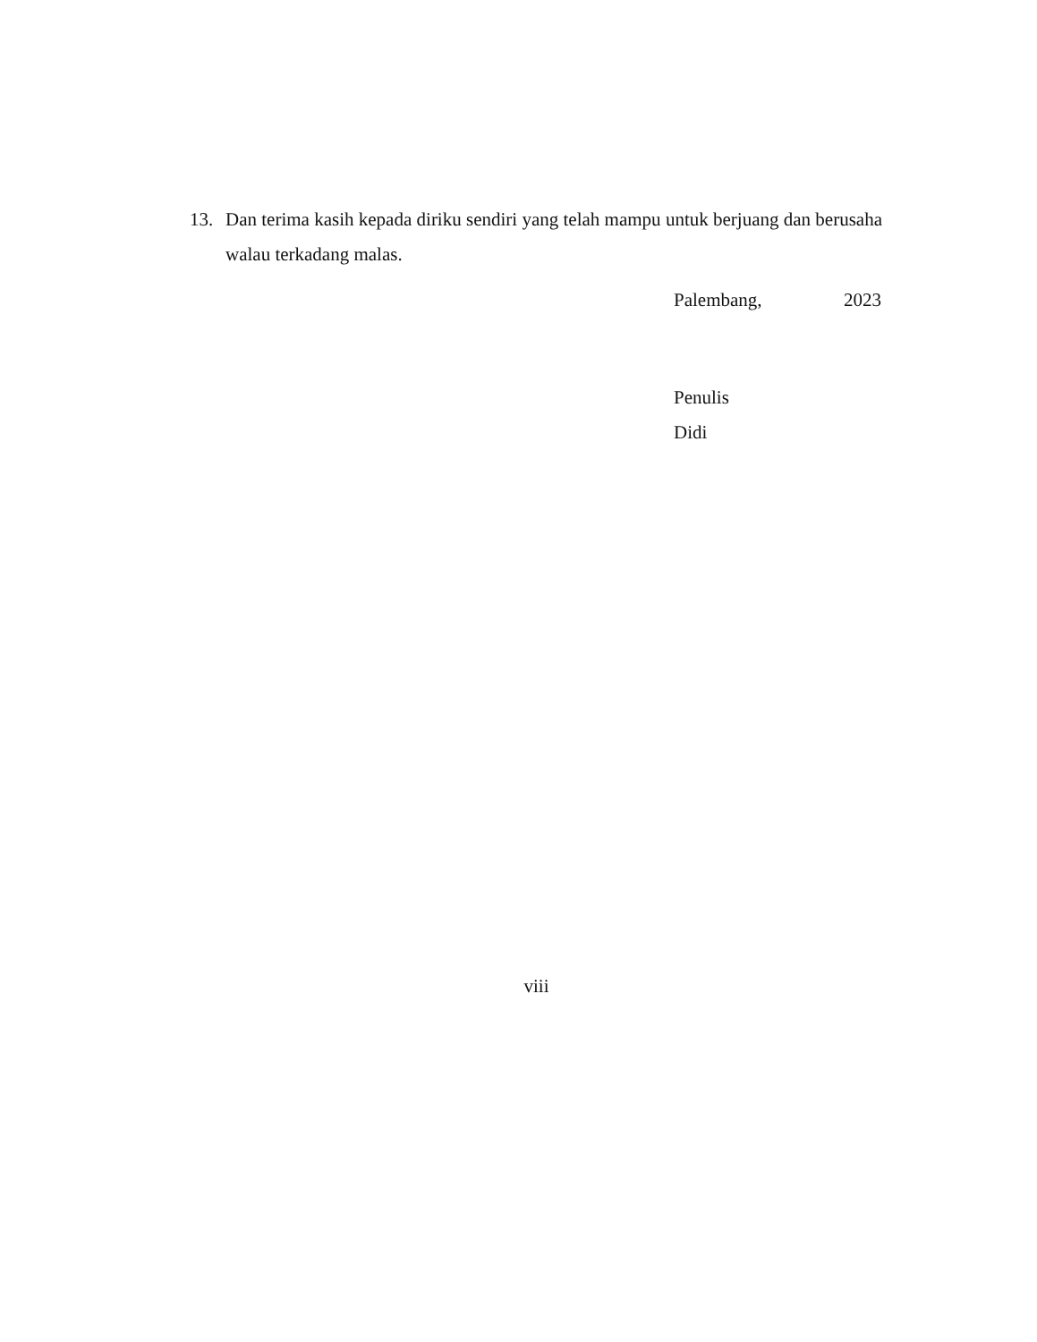13. Dan terima kasih kepada diriku sendiri yang telah mampu untuk berjuang dan berusaha walau terkadang malas.
Palembang, 2023
Penulis
Didi
viii